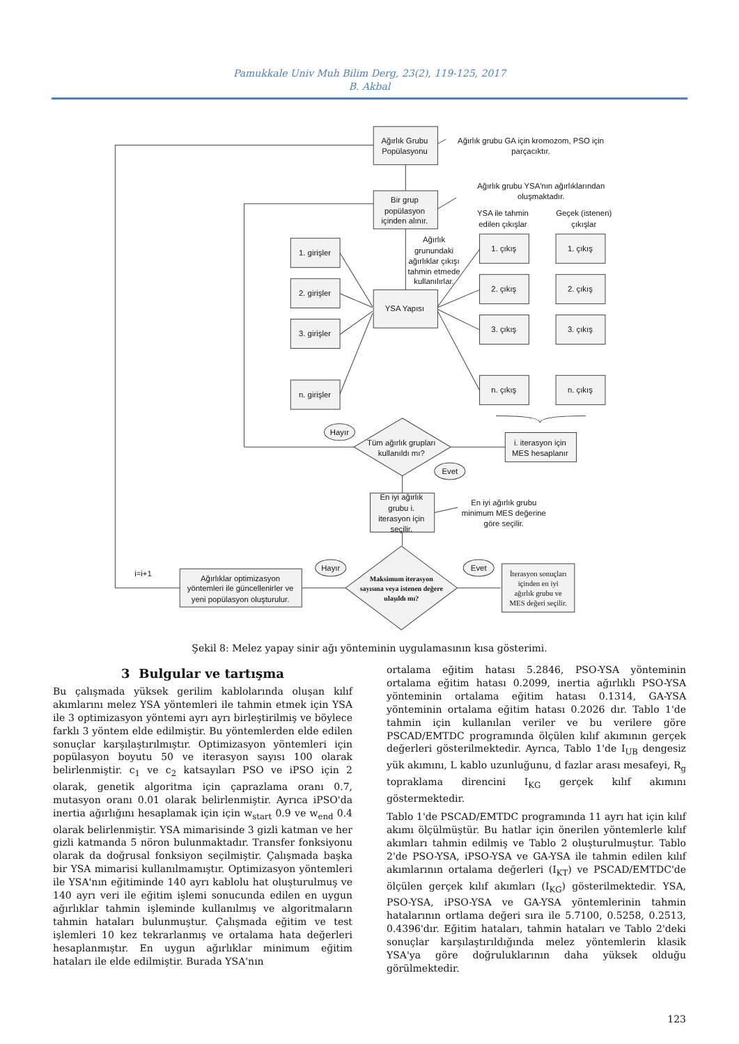Pamukkale Univ Muh Bilim Derg, 23(2), 119-125, 2017
B. Akbal
Ağırlık Grubu
Popülasyonu
Ağırlık grubu GA için kromozom, PSO için
parçacıktır.
Ağırlık grubu YSA'nın ağırlıklarından
oluşmaktadır.
Bir grup
popülasyon
içinden alınır.
YSA ile tahmin
edilen çıkışlar
Geçek (istenen)
çıkışlar
Ağırlık
grunundaki
ağırlıklar çıkışı
tahmin etmede
kullanılırlar.
1. girişler
2. girişler
3. girişler
n. girişler
YSA Yapısı
1. çıkış
2. çıkış
3. çıkış
n. çıkış
1. çıkış
2. çıkış
3. çıkış
n. çıkış
Hayır
Tüm ağırlık grupları
kullanıldı mı?
i. iterasyon için
MES hesaplanır
Evet
En iyi ağırlık
grubu i.
iterasyon için
seçilir.
En iyi ağırlık grubu
minimum MES değerine
göre seçilir.
Hayır
Evet
i=i+1
Ağırlıklar optimizasyon
yöntemleri ile güncellenirler ve
yeni popülasyon oluşturulur.
Maksimum iterasyon
sayısına veya istenen değere
ulaşıldı mı?
İterasyon sonuçları
içinden en iyi
ağırlık grubu ve
MES değeri seçilir.
Şekil 8: Melez yapay sinir ağı yönteminin uygulamasının kısa gösterimi.
3 Bulgular ve tartışma
Bu çalışmada yüksek gerilim kablolarında oluşan kılıf akımlarını melez YSA yöntemleri ile tahmin etmek için YSA ile 3 optimizasyon yöntemi ayrı ayrı birleştirilmiş ve böylece farklı 3 yöntem elde edilmiştir. Bu yöntemlerden elde edilen sonuçlar karşılaştırılmıştır. Optimizasyon yöntemleri için popülasyon boyutu 50 ve iterasyon sayısı 100 olarak belirlenmiştir. c<sub>1</sub> ve c<sub>2</sub> katsayıları PSO ve iPSO için 2 olarak, genetik algoritma için çaprazlama oranı 0.7, mutasyon oranı 0.01 olarak belirlenmiştir. Ayrıca iPSO'da inertia ağırlığını hesaplamak için için w<sub>start</sub> 0.9 ve w<sub>end</sub> 0.4 olarak belirlenmiştir. YSA mimarisinde 3 gizli katman ve her gizli katmanda 5 nöron bulunmaktadır. Transfer fonksiyonu olarak da doğrusal fonksiyon seçilmiştir. Çalışmada başka bir YSA mimarisi kullanılmamıştır. Optimizasyon yöntemleri ile YSA'nın eğitiminde 140 ayrı kablolu hat oluşturulmuş ve 140 ayrı veri ile eğitim işlemi sonucunda edilen en uygun ağırlıklar tahmin işleminde kullanılmış ve algoritmaların tahmin hataları bulunmuştur. Çalışmada eğitim ve test işlemleri 10 kez tekrarlanmış ve ortalama hata değerleri hesaplanmıştır. En uygun ağırlıklar minimum eğitim hataları ile elde edilmiştir. Burada YSA'nın
ortalama eğitim hatası 5.2846, PSO-YSA yönteminin ortalama eğitim hatası 0.2099, inertia ağırlıklı PSO-YSA yönteminin ortalama eğitim hatası 0.1314, GA-YSA yönteminin ortalama eğitim hatası 0.2026 dır. Tablo 1'de tahmin için kullanılan veriler ve bu verilere göre PSCAD/EMTDC programında ölçülen kılıf akımının gerçek değerleri gösterilmektedir. Ayrıca, Tablo 1'de I<sub>UB</sub> dengesiz yük akımını, L kablo uzunluğunu, d fazlar arası mesafeyi, R<sub>g</sub> topraklama direncini I<sub>KG</sub> gerçek kılıf akımını göstermektedir.
Tablo 1'de PSCAD/EMTDC programında 11 ayrı hat için kılıf akımı ölçülmüştür. Bu hatlar için önerilen yöntemlerle kılıf akımları tahmin edilmiş ve Tablo 2 oluşturulmuştur. Tablo 2'de PSO-YSA, iPSO-YSA ve GA-YSA ile tahmin edilen kılıf akımlarının ortalama değerleri (I<sub>KT</sub>) ve PSCAD/EMTDC'de ölçülen gerçek kılıf akımları (I<sub>KG</sub>) gösterilmektedir. YSA, PSO-YSA, iPSO-YSA ve GA-YSA yöntemlerinin tahmin hatalarının ortlama değeri sıra ile 5.7100, 0.5258, 0.2513, 0.4396'dır. Eğitim hataları, tahmin hataları ve Tablo 2'deki sonuçlar karşılaştırıldığında melez yöntemlerin klasik YSA'ya göre doğruluklarının daha yüksek olduğu görülmektedir.
123